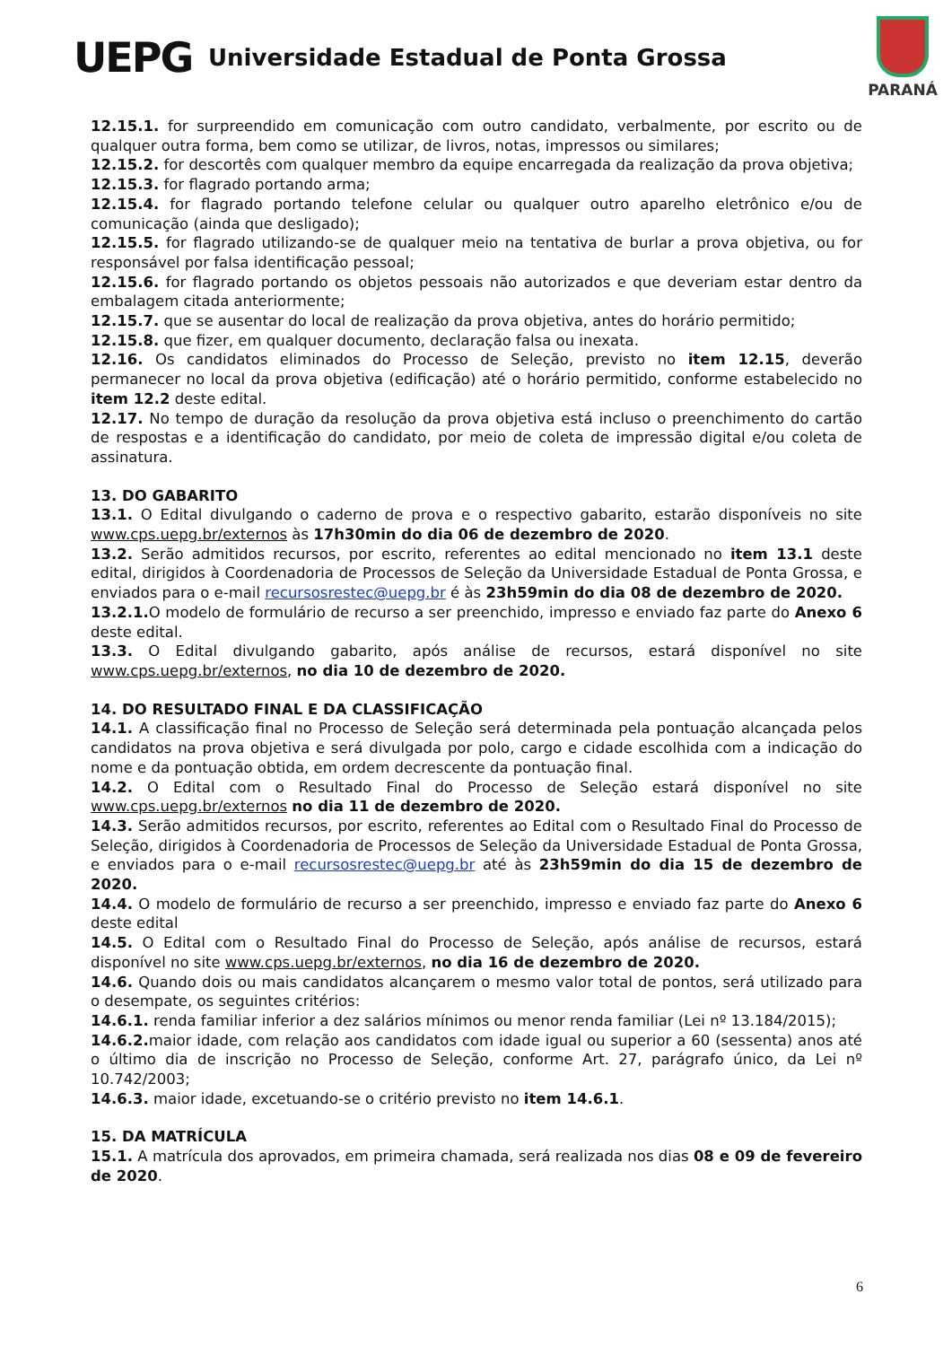UEPG
Universidade Estadual de Ponta Grossa
PARANÁ
12.15.1. for surpreendido em comunicação com outro candidato, verbalmente, por escrito ou de qualquer outra forma, bem como se utilizar, de livros, notas, impressos ou similares;
12.15.2. for descortês com qualquer membro da equipe encarregada da realização da prova objetiva;
12.15.3. for flagrado portando arma;
12.15.4. for flagrado portando telefone celular ou qualquer outro aparelho eletrônico e/ou de comunicação (ainda que desligado);
12.15.5. for flagrado utilizando-se de qualquer meio na tentativa de burlar a prova objetiva, ou for responsável por falsa identificação pessoal;
12.15.6. for flagrado portando os objetos pessoais não autorizados e que deveriam estar dentro da embalagem citada anteriormente;
12.15.7. que se ausentar do local de realização da prova objetiva, antes do horário permitido;
12.15.8. que fizer, em qualquer documento, declaração falsa ou inexata.
12.16. Os candidatos eliminados do Processo de Seleção, previsto no item 12.15, deverão permanecer no local da prova objetiva (edificação) até o horário permitido, conforme estabelecido no item 12.2 deste edital.
12.17. No tempo de duração da resolução da prova objetiva está incluso o preenchimento do cartão de respostas e a identificação do candidato, por meio de coleta de impressão digital e/ou coleta de assinatura.
13. DO GABARITO
13.1. O Edital divulgando o caderno de prova e o respectivo gabarito, estarão disponíveis no site www.cps.uepg.br/externos às 17h30min do dia 06 de dezembro de 2020.
13.2. Serão admitidos recursos, por escrito, referentes ao edital mencionado no item 13.1 deste edital, dirigidos à Coordenadoria de Processos de Seleção da Universidade Estadual de Ponta Grossa, e enviados para o e-mail recursosrestec@uepg.br é às 23h59min do dia 08 de dezembro de 2020.
13.2.1. O modelo de formulário de recurso a ser preenchido, impresso e enviado faz parte do Anexo 6 deste edital.
13.3. O Edital divulgando gabarito, após análise de recursos, estará disponível no site www.cps.uepg.br/externos, no dia 10 de dezembro de 2020.
14. DO RESULTADO FINAL E DA CLASSIFICAÇÃO
14.1. A classificação final no Processo de Seleção será determinada pela pontuação alcançada pelos candidatos na prova objetiva e será divulgada por polo, cargo e cidade escolhida com a indicação do nome e da pontuação obtida, em ordem decrescente da pontuação final.
14.2. O Edital com o Resultado Final do Processo de Seleção estará disponível no site www.cps.uepg.br/externos no dia 11 de dezembro de 2020.
14.3. Serão admitidos recursos, por escrito, referentes ao Edital com o Resultado Final do Processo de Seleção, dirigidos à Coordenadoria de Processos de Seleção da Universidade Estadual de Ponta Grossa, e enviados para o e-mail recursosrestec@uepg.br até às 23h59min do dia 15 de dezembro de 2020.
14.4. O modelo de formulário de recurso a ser preenchido, impresso e enviado faz parte do Anexo 6 deste edital
14.5. O Edital com o Resultado Final do Processo de Seleção, após análise de recursos, estará disponível no site www.cps.uepg.br/externos, no dia 16 de dezembro de 2020.
14.6. Quando dois ou mais candidatos alcançarem o mesmo valor total de pontos, será utilizado para o desempate, os seguintes critérios:
14.6.1. renda familiar inferior a dez salários mínimos ou menor renda familiar (Lei nº 13.184/2015);
14.6.2. maior idade, com relação aos candidatos com idade igual ou superior a 60 (sessenta) anos até o último dia de inscrição no Processo de Seleção, conforme Art. 27, parágrafo único, da Lei nº 10.742/2003;
14.6.3. maior idade, excetuando-se o critério previsto no item 14.6.1.
15. DA MATRÍCULA
15.1. A matrícula dos aprovados, em primeira chamada, será realizada nos dias 08 e 09 de fevereiro de 2020.
6